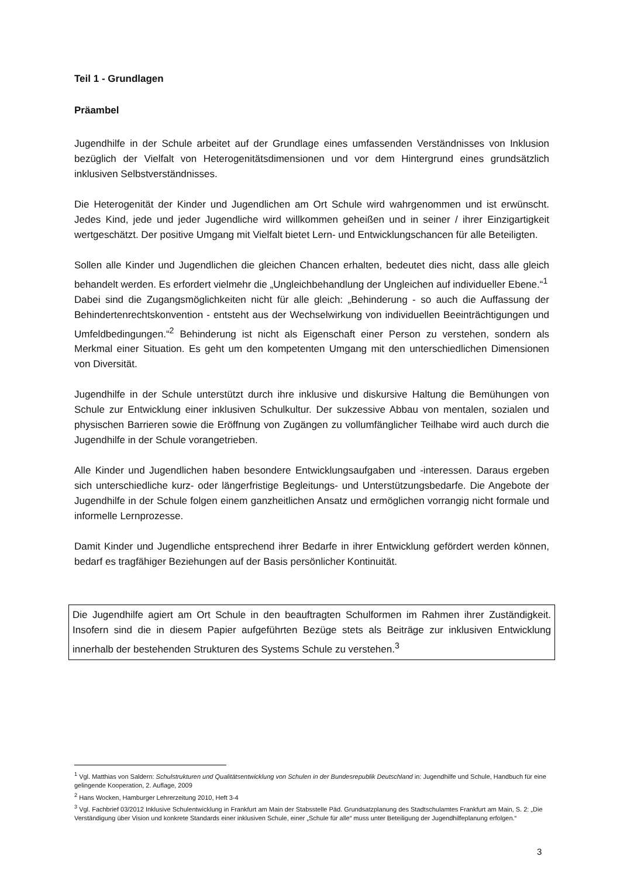Teil 1 - Grundlagen
Präambel
Jugendhilfe in der Schule arbeitet auf der Grundlage eines umfassenden Verständnisses von Inklusion bezüglich der Vielfalt von Heterogenitätsdimensionen und vor dem Hintergrund eines grundsätzlich inklusiven Selbstverständnisses.
Die Heterogenität der Kinder und Jugendlichen am Ort Schule wird wahrgenommen und ist erwünscht. Jedes Kind, jede und jeder Jugendliche wird willkommen geheißen und in seiner / ihrer Einzigartigkeit wertgeschätzt. Der positive Umgang mit Vielfalt bietet Lern- und Entwicklungschancen für alle Beteiligten.
Sollen alle Kinder und Jugendlichen die gleichen Chancen erhalten, bedeutet dies nicht, dass alle gleich behandelt werden. Es erfordert vielmehr die „Ungleichbehandlung der Ungleichen auf individueller Ebene.“<sup>1</sup>
Dabei sind die Zugangsmöglichkeiten nicht für alle gleich: „Behinderung - so auch die Auffassung der Behindertenrechtskonvention - entsteht aus der Wechselwirkung von individuellen Beeinträchtigungen und Umfeldbedingungen.“<sup>2</sup> Behinderung ist nicht als Eigenschaft einer Person zu verstehen, sondern als Merkmal einer Situation. Es geht um den kompetenten Umgang mit den unterschiedlichen Dimensionen von Diversität.
Jugendhilfe in der Schule unterstützt durch ihre inklusive und diskursive Haltung die Bemühungen von Schule zur Entwicklung einer inklusiven Schulkultur. Der sukzessive Abbau von mentalen, sozialen und physischen Barrieren sowie die Eröffnung von Zugängen zu vollumfänglicher Teilhabe wird auch durch die Jugendhilfe in der Schule vorangetrieben.
Alle Kinder und Jugendlichen haben besondere Entwicklungsaufgaben und -interessen. Daraus ergeben sich unterschiedliche kurz- oder längerfristige Begleitungs- und Unterstützungsbedarfe. Die Angebote der Jugendhilfe in der Schule folgen einem ganzheitlichen Ansatz und ermöglichen vorrangig nicht formale und informelle Lernprozesse.
Damit Kinder und Jugendliche entsprechend ihrer Bedarfe in ihrer Entwicklung gefördert werden können, bedarf es tragfähiger Beziehungen auf der Basis persönlicher Kontinuität.
Die Jugendhilfe agiert am Ort Schule in den beauftragten Schulformen im Rahmen ihrer Zuständigkeit. Insofern sind die in diesem Papier aufgeführten Bezüge stets als Beiträge zur inklusiven Entwicklung innerhalb der bestehenden Strukturen des Systems Schule zu verstehen.<sup>3</sup>
<sup>1</sup> Vgl. Matthias von Saldern: Schulstrukturen und Qualitätsentwicklung von Schulen in der Bundesrepublik Deutschland in: Jugendhilfe und Schule, Handbuch für eine gelingende Kooperation, 2. Auflage, 2009
<sup>2</sup> Hans Wocken, Hamburger Lehrerzeitung 2010, Heft 3-4
<sup>3</sup> Vgl. Fachbrief 03/2012 Inklusive Schulentwicklung in Frankfurt am Main der Stabsstelle Päd. Grundsatzplanung des Stadtschulamtes Frankfurt am Main, S. 2: „Die Verständigung über Vision und konkrete Standards einer inklusiven Schule, einer „Schule für alle“ muss unter Beteiligung der Jugendhilfeplanung erfolgen.“
3